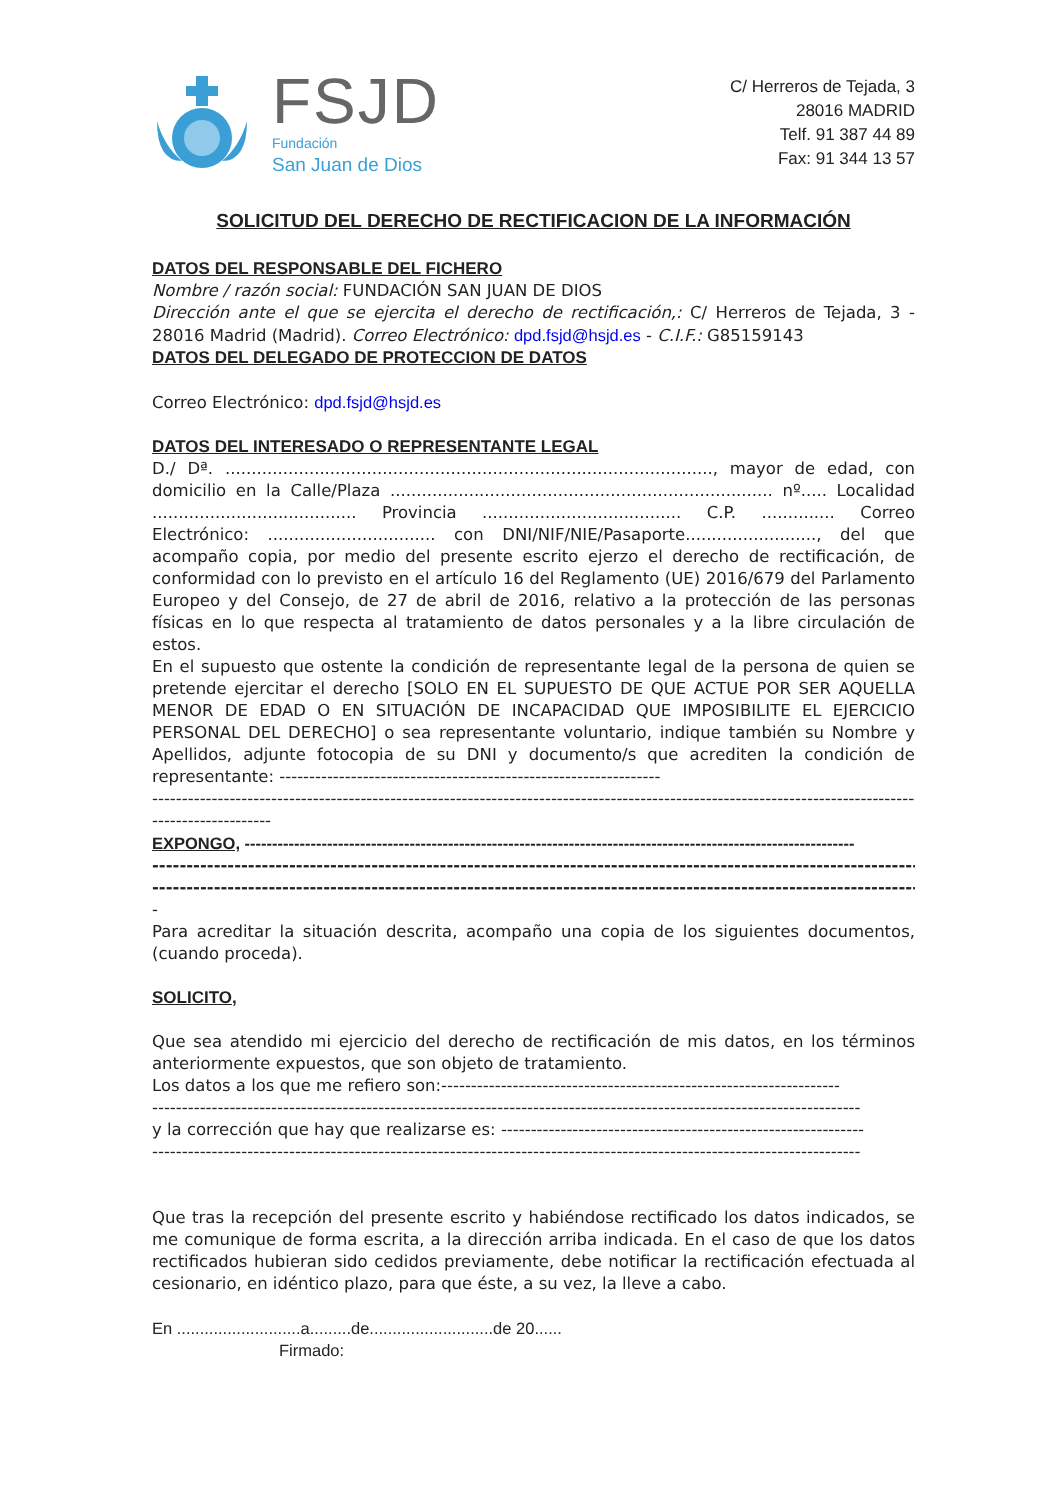FSJD
Fundación
San Juan de Dios
C/ Herreros de Tejada, 3
28016 MADRID
Telf. 91 387 44 89
Fax: 91 344 13 57
SOLICITUD DEL DERECHO DE RECTIFICACION DE LA INFORMACIÓN
DATOS DEL RESPONSABLE DEL FICHERO
Nombre / razón social: FUNDACIÓN SAN JUAN DE DIOS
Dirección ante el que se ejercita el derecho de rectificación,: C/ Herreros de Tejada, 3 - 28016 Madrid (Madrid). Correo Electrónico: dpd.fsjd@hsjd.es - C.I.F.: G85159143
DATOS DEL DELEGADO DE PROTECCION DE DATOS
Correo Electrónico: dpd.fsjd@hsjd.es
DATOS DEL INTERESADO O REPRESENTANTE LEGAL
D./ Dª. ............................................................................................., mayor de edad, con domicilio en la Calle/Plaza ......................................................................... nº..... Localidad ....................................... Provincia ...................................... C.P. .............. Correo Electrónico: ................................ con DNI/NIF/NIE/Pasaporte........................., del que acompaño copia, por medio del presente escrito ejerzo el derecho de rectificación, de conformidad con lo previsto en el artículo 16 del Reglamento (UE) 2016/679 del Parlamento Europeo y del Consejo, de 27 de abril de 2016, relativo a la protección de las personas físicas en lo que respecta al tratamiento de datos personales y a la libre circulación de estos.
En el supuesto que ostente la condición de representante legal de la persona de quien se pretende ejercitar el derecho [SOLO EN EL SUPUESTO DE QUE ACTUE POR SER AQUELLA MENOR DE EDAD O EN SITUACIÓN DE INCAPACIDAD QUE IMPOSIBILITE EL EJERCICIO PERSONAL DEL DERECHO] o sea representante voluntario, indique también su Nombre y Apellidos, adjunte fotocopia de su DNI y documento/s que acrediten la condición de representante: ----------------------------------------------------------------
------------------------------------------------------------------------------------------------------------------------------------------
--------------------
EXPONGO, ---------------------------------------------------------------------------------------------------------------
----------------------------------------------------------------------------------------------------------------------------
----------------------------------------------------------------------------------------------------------------------------
-
Para acreditar la situación descrita, acompaño una copia de los siguientes documentos, (cuando proceda).
SOLICITO,
Que sea atendido mi ejercicio del derecho de rectificación de mis datos, en los términos anteriormente expuestos, que son objeto de tratamiento.
Los datos a los que me refiero son:-------------------------------------------------------------------
-----------------------------------------------------------------------------------------------------------------------
y la corrección que hay que realizarse es: -------------------------------------------------------------
-----------------------------------------------------------------------------------------------------------------------
Que tras la recepción del presente escrito y habiéndose rectificado los datos indicados, se me comunique de forma escrita, a la dirección arriba indicada. En el caso de que los datos rectificados hubieran sido cedidos previamente, debe notificar la rectificación efectuada al cesionario, en idéntico plazo, para que éste, a su vez, la lleve a cabo.
En ...........................a.........de...........................de 20......
Firmado: